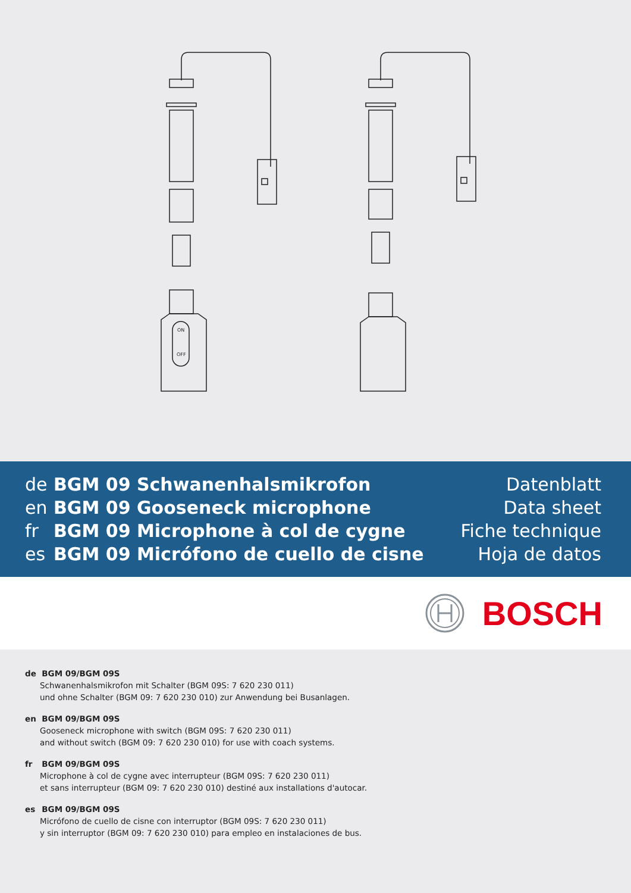ON
OFF
de BGM 09 Schwanenhalsmikrofon
en BGM 09 Gooseneck microphone
fr BGM 09 Microphone à col de cygne
es BGM 09 Micrófono de cuello de cisne
Datenblatt
Data sheet
Fiche technique
Hoja de datos
BOSCH
de BGM 09/BGM 09S
Schwanenhalsmikrofon mit Schalter (BGM 09S: 7 620 230 011)
und ohne Schalter (BGM 09: 7 620 230 010) zur Anwendung bei Busanlagen.
en BGM 09/BGM 09S
Gooseneck microphone with switch (BGM 09S: 7 620 230 011)
and without switch (BGM 09: 7 620 230 010) for use with coach systems.
fr BGM 09/BGM 09S
Microphone à col de cygne avec interrupteur (BGM 09S: 7 620 230 011)
et sans interrupteur (BGM 09: 7 620 230 010) destiné aux installations d'autocar.
es BGM 09/BGM 09S
Micrófono de cuello de cisne con interruptor (BGM 09S: 7 620 230 011)
y sin interruptor (BGM 09: 7 620 230 010) para empleo en instalaciones de bus.